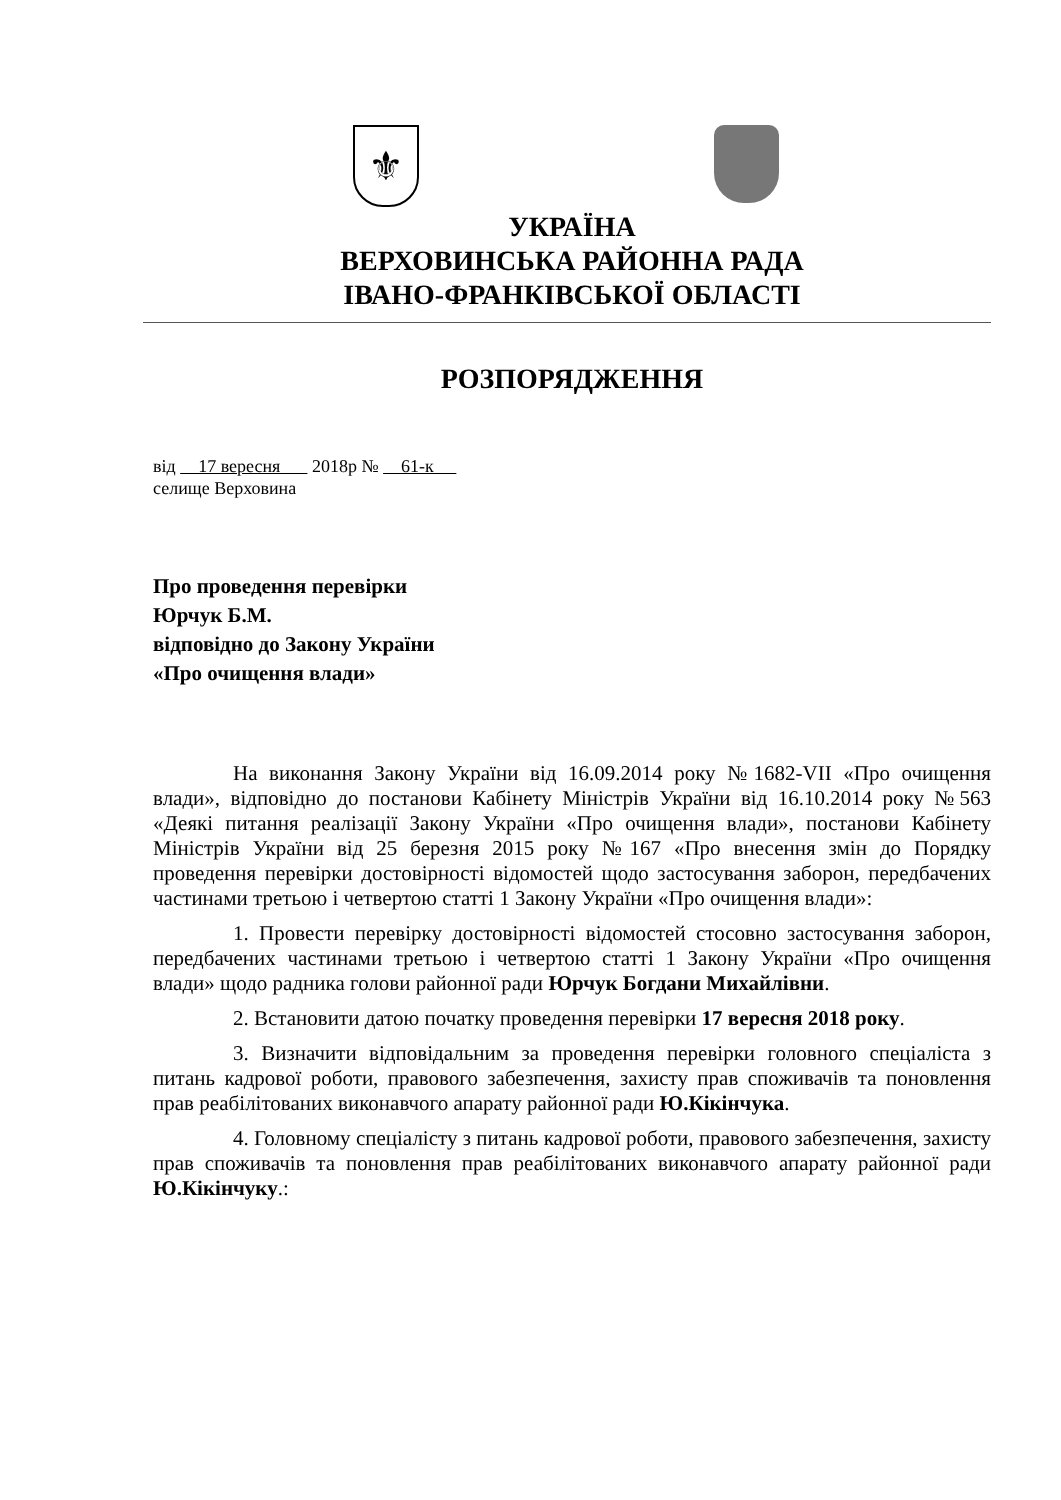⚜
УКРАЇНА
ВЕРХОВИНСЬКА РАЙОННА РАДА
ІВАНО-ФРАНКІВСЬКОЇ ОБЛАСТІ
РОЗПОРЯДЖЕННЯ
від 17 вересня 2018р № 61-к
селище Верховина
Про проведення перевірки
Юрчук Б.М.
відповідно до Закону України
«Про очищення влади»
На виконання Закону України від 16.09.2014 року №1682-VII «Про очищення влади», відповідно до постанови Кабінету Міністрів України від 16.10.2014 року №563 «Деякі питання реалізації Закону України «Про очищення влади», постанови Кабінету Міністрів України від 25 березня 2015 року №167 «Про внесення змін до Порядку проведення перевірки достовірності відомостей щодо застосування заборон, передбачених частинами третьою і четвертою статті 1 Закону України «Про очищення влади»:
1. Провести перевірку достовірності відомостей стосовно застосування заборон, передбачених частинами третьою і четвертою статті 1 Закону України «Про очищення влади» щодо радника голови районної ради Юрчук Богдани Михайлівни.
2. Встановити датою початку проведення перевірки 17 вересня 2018 року.
3. Визначити відповідальним за проведення перевірки головного спеціаліста з питань кадрової роботи, правового забезпечення, захисту прав споживачів та поновлення прав реабілітованих виконавчого апарату районної ради Ю.Кікінчука.
4. Головному спеціалісту з питань кадрової роботи, правового забезпечення, захисту прав споживачів та поновлення прав реабілітованих виконавчого апарату районної ради Ю.Кікінчуку.: